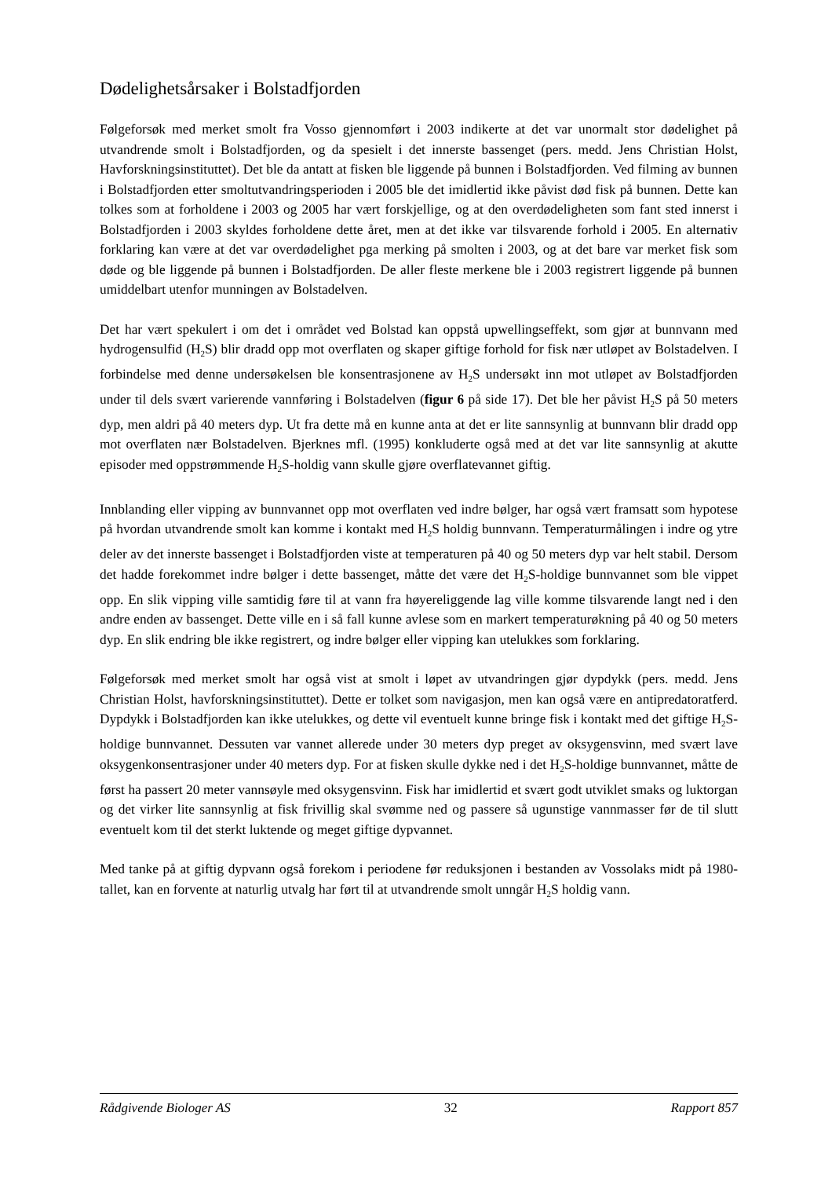Dødelighetsårsaker i Bolstadfjorden
Følgeforsøk med merket smolt fra Vosso gjennomført i 2003 indikerte at det var unormalt stor dødelighet på utvandrende smolt i Bolstadfjorden, og da spesielt i det innerste bassenget (pers. medd. Jens Christian Holst, Havforskningsinstituttet). Det ble da antatt at fisken ble liggende på bunnen i Bolstadfjorden. Ved filming av bunnen i Bolstadfjorden etter smoltutvandringsperioden i 2005 ble det imidlertid ikke påvist død fisk på bunnen. Dette kan tolkes som at forholdene i 2003 og 2005 har vært forskjellige, og at den overdødeligheten som fant sted innerst i Bolstadfjorden i 2003 skyldes forholdene dette året, men at det ikke var tilsvarende forhold i 2005. En alternativ forklaring kan være at det var overdødelighet pga merking på smolten i 2003, og at det bare var merket fisk som døde og ble liggende på bunnen i Bolstadfjorden. De aller fleste merkene ble i 2003 registrert liggende på bunnen umiddelbart utenfor munningen av Bolstadelven.
Det har vært spekulert i om det i området ved Bolstad kan oppstå upwellingseffekt, som gjør at bunnvann med hydrogensulfid (H<sub>2</sub>S) blir dradd opp mot overflaten og skaper giftige forhold for fisk nær utløpet av Bolstadelven. I forbindelse med denne undersøkelsen ble konsentrasjonene av H<sub>2</sub>S undersøkt inn mot utløpet av Bolstadfjorden under til dels svært varierende vannføring i Bolstadelven (figur 6 på side 17). Det ble her påvist H<sub>2</sub>S på 50 meters dyp, men aldri på 40 meters dyp. Ut fra dette må en kunne anta at det er lite sannsynlig at bunnvann blir dradd opp mot overflaten nær Bolstadelven. Bjerknes mfl. (1995) konkluderte også med at det var lite sannsynlig at akutte episoder med oppstrømmende H<sub>2</sub>S-holdig vann skulle gjøre overflatevannet giftig.
Innblanding eller vipping av bunnvannet opp mot overflaten ved indre bølger, har også vært framsatt som hypotese på hvordan utvandrende smolt kan komme i kontakt med H<sub>2</sub>S holdig bunnvann. Temperaturmålingen i indre og ytre deler av det innerste bassenget i Bolstadfjorden viste at temperaturen på 40 og 50 meters dyp var helt stabil. Dersom det hadde forekommet indre bølger i dette bassenget, måtte det være det H<sub>2</sub>S-holdige bunnvannet som ble vippet opp. En slik vipping ville samtidig føre til at vann fra høyereliggende lag ville komme tilsvarende langt ned i den andre enden av bassenget. Dette ville en i så fall kunne avlese som en markert temperaturøkning på 40 og 50 meters dyp. En slik endring ble ikke registrert, og indre bølger eller vipping kan utelukkes som forklaring.
Følgeforsøk med merket smolt har også vist at smolt i løpet av utvandringen gjør dypdykk (pers. medd. Jens Christian Holst, havforskningsinstituttet). Dette er tolket som navigasjon, men kan også være en antipredatoratferd. Dypdykk i Bolstadfjorden kan ikke utelukkes, og dette vil eventuelt kunne bringe fisk i kontakt med det giftige H<sub>2</sub>S-holdige bunnvannet. Dessuten var vannet allerede under 30 meters dyp preget av oksygensvinn, med svært lave oksygenkonsentrasjoner under 40 meters dyp. For at fisken skulle dykke ned i det H<sub>2</sub>S-holdige bunnvannet, måtte de først ha passert 20 meter vannsøyle med oksygensvinn. Fisk har imidlertid et svært godt utviklet smaks og luktorgan og det virker lite sannsynlig at fisk frivillig skal svømme ned og passere så ugunstige vannmasser før de til slutt eventuelt kom til det sterkt luktende og meget giftige dypvannet.
Med tanke på at giftig dypvann også forekom i periodene før reduksjonen i bestanden av Vossolaks midt på 1980-tallet, kan en forvente at naturlig utvalg har ført til at utvandrende smolt unngår H<sub>2</sub>S holdig vann.
Rådgivende Biologer AS 32 Rapport 857